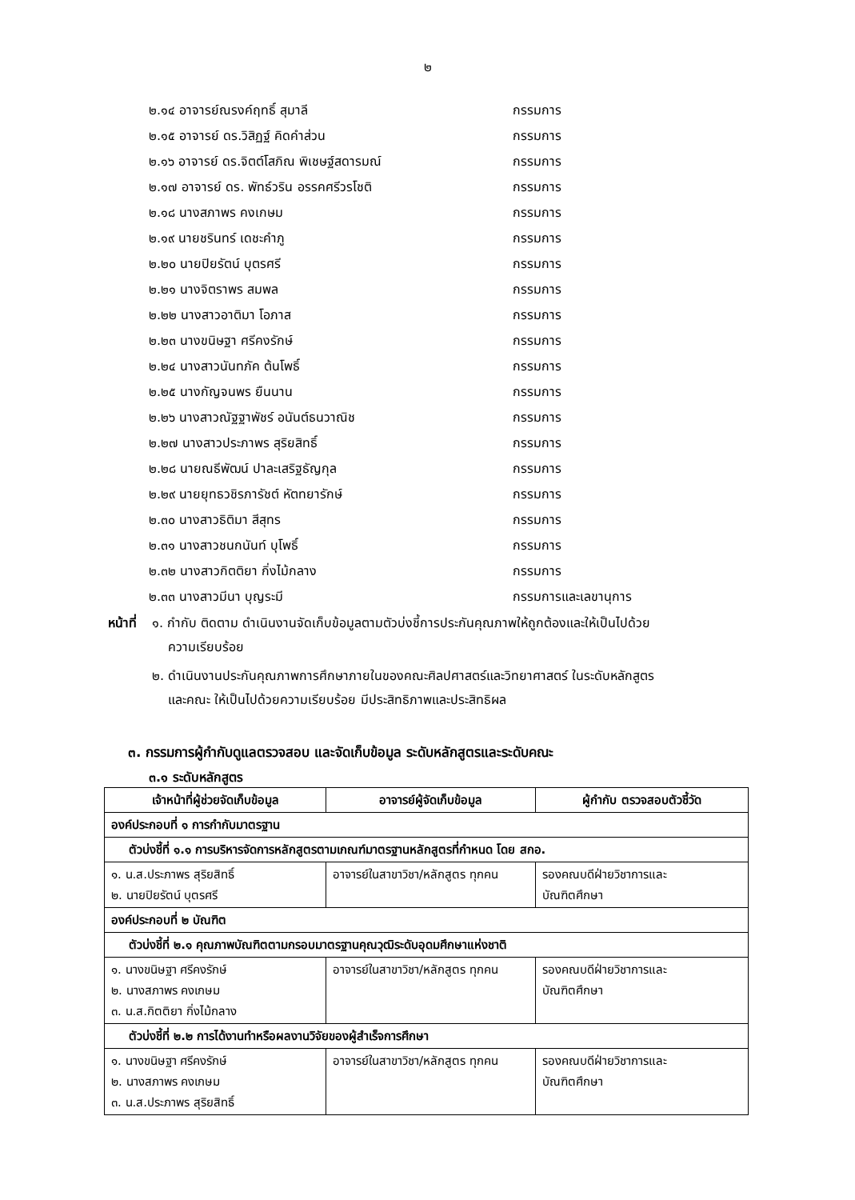๒
๒.๑๔ อาจารย์ณรงค์ฤทธิ์ สุมาลี กรรมการ
๒.๑๕ อาจารย์ ดร.วิสิฏฐ์ คิดคำส่วน กรรมการ
๒.๑๖ อาจารย์ ดร.จิตต์โสภิณ พิเชษฐ์สดารมณ์ กรรมการ
๒.๑๗ อาจารย์ ดร. พัทธ์วริน อรรคศรีวรโชติ กรรมการ
๒.๑๘ นางสภาพร คงเกษม กรรมการ
๒.๑๙ นายชรินทร์ เดชะคำภู กรรมการ
๒.๒๐ นายปิยรัตน์ บุตรศรี กรรมการ
๒.๒๑ นางจิตราพร สมพล กรรมการ
๒.๒๒ นางสาวอาติมา โอภาส กรรมการ
๒.๒๓ นางขนิษฐา ศรีคงรักษ์ กรรมการ
๒.๒๔ นางสาวนันทภัค ต้นโพธิ์ กรรมการ
๒.๒๕ นางกัญจนพร ยืนนาน กรรมการ
๒.๒๖ นางสาวณัฐฐาพัชร์ อนันต์ธนวาณิช กรรมการ
๒.๒๗ นางสาวประภาพร สุริยสิทธิ์ กรรมการ
๒.๒๘ นายณธีพัฒน์ ปาละเสริฐธัญกุล กรรมการ
๒.๒๙ นายยุทธวชิรภารัชต์ หัตทยารักษ์ กรรมการ
๒.๓๐ นางสาวธิติมา สีสุทร กรรมการ
๒.๓๑ นางสาวชนกนันท์ บุโพธิ์ กรรมการ
๒.๓๒ นางสาวกิตติยา กิ่งไม้กลาง กรรมการ
๒.๓๓ นางสาวมีนา บุญระมี กรรมการและเลขานุการ
หน้าที่
๑. กำกับ ติดตาม ดำเนินงานจัดเก็บข้อมูลตามตัวบ่งชี้การประกันคุณภาพให้ถูกต้องและให้เป็นไปด้วย
ความเรียบร้อย
๒. ดำเนินงานประกันคุณภาพการศึกษาภายในของคณะศิลปศาสตร์และวิทยาศาสตร์ ในระดับหลักสูตร
และคณะ ให้เป็นไปด้วยความเรียบร้อย มีประสิทธิภาพและประสิทธิผล
๓. กรรมการผู้กำกับดูแลตรวจสอบ และจัดเก็บข้อมูล ระดับหลักสูตรและระดับคณะ
๓.๑ ระดับหลักสูตร
| เจ้าหน้าที่ผู้ช่วยจัดเก็บข้อมูล | อาจารย์ผู้จัดเก็บข้อมูล | ผู้กำกับ ตรวจสอบตัวชี้วัด |
| --- | --- | --- |
| องค์ประกอบที่ ๑ การกำกับมาตรฐาน | | |
| ตัวบ่งชี้ที่ ๑.๑ การบริหารจัดการหลักสูตรตามเกณฑ์มาตรฐานหลักสูตรที่กำหนด โดย สกอ. | | |
| ๑. น.ส.ประภาพร สุริยสิทธิ์ ๒. นายปิยรัตน์ บุตรศรี | อาจารย์ในสาขาวิชา/หลักสูตร ทุกคน | รองคณบดีฝ่ายวิชาการและ บัณฑิตศึกษา |
| องค์ประกอบที่ ๒ บัณฑิต | | |
| ตัวบ่งชี้ที่ ๒.๑ คุณภาพบัณฑิตตามกรอบมาตรฐานคุณวุฒิระดับอุดมศึกษาแห่งชาติ | | |
| ๑. นางขนิษฐา ศรีคงรักษ์ ๒. นางสภาพร คงเกษม ๓. น.ส.กิตติยา กิ่งไม้กลาง | อาจารย์ในสาขาวิชา/หลักสูตร ทุกคน | รองคณบดีฝ่ายวิชาการและ บัณฑิตศึกษา |
| ตัวบ่งชี้ที่ ๒.๒ การได้งานทำหรือผลงานวิจัยของผู้สำเร็จการศึกษา | | |
| ๑. นางขนิษฐา ศรีคงรักษ์ ๒. นางสภาพร คงเกษม ๓. น.ส.ประภาพร สุริยสิทธิ์ | อาจารย์ในสาขาวิชา/หลักสูตร ทุกคน | รองคณบดีฝ่ายวิชาการและ บัณฑิตศึกษา |